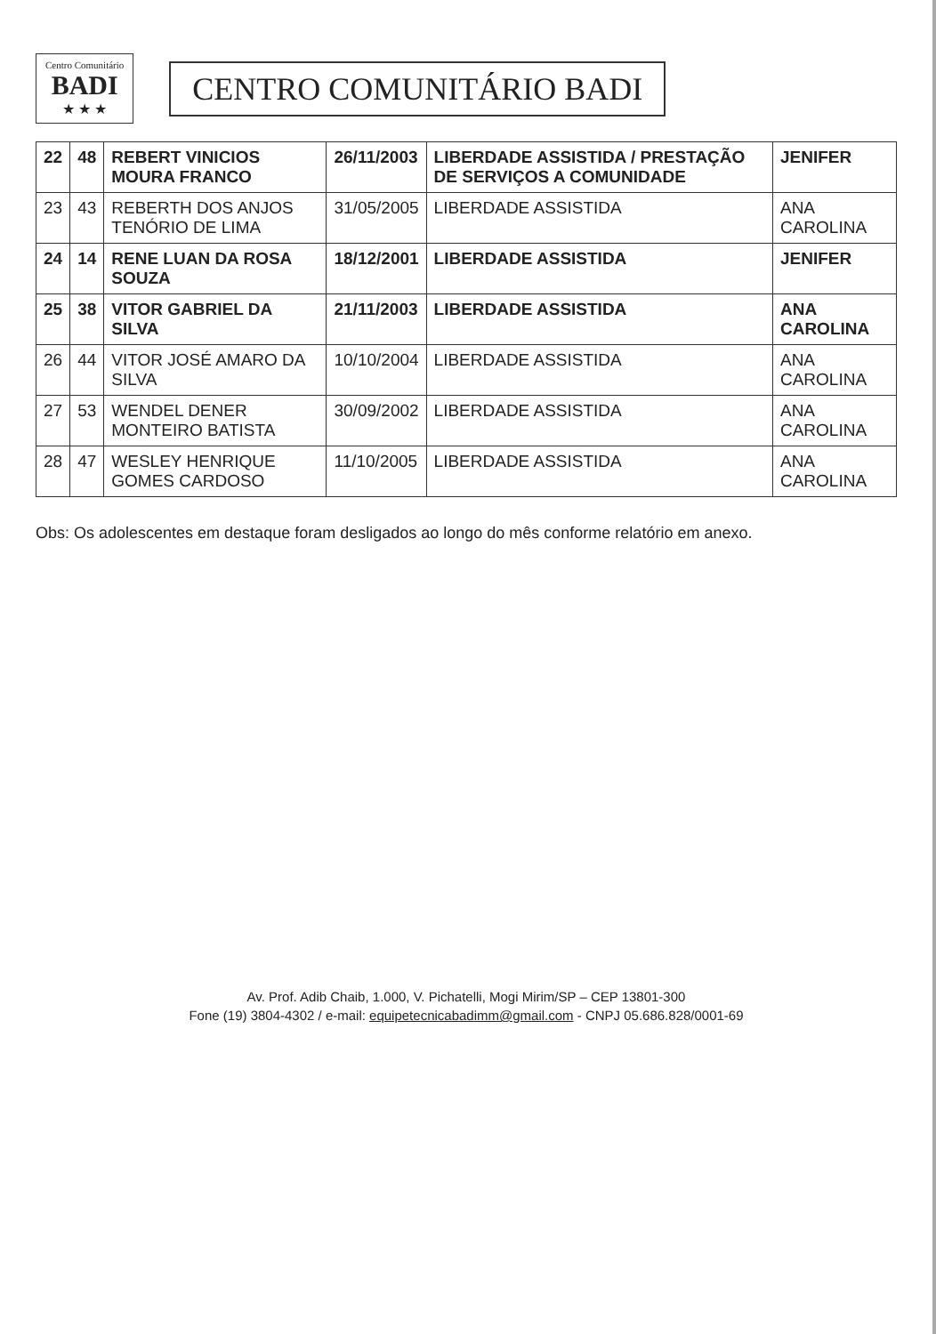Centro Comunitário
BADI
★ ★ ★
CENTRO COMUNITÁRIO BADI
| 22 | 48 | REBERT VINICIOS MOURA FRANCO | 26/11/2003 | LIBERDADE ASSISTIDA / PRESTAÇÃO DE SERVIÇOS A COMUNIDADE | JENIFER |
| 23 | 43 | REBERTH DOS ANJOS TENÓRIO DE LIMA | 31/05/2005 | LIBERDADE ASSISTIDA | ANA CAROLINA |
| 24 | 14 | RENE LUAN DA ROSA SOUZA | 18/12/2001 | LIBERDADE ASSISTIDA | JENIFER |
| 25 | 38 | VITOR GABRIEL DA SILVA | 21/11/2003 | LIBERDADE ASSISTIDA | ANA CAROLINA |
| 26 | 44 | VITOR JOSÉ AMARO DA SILVA | 10/10/2004 | LIBERDADE ASSISTIDA | ANA CAROLINA |
| 27 | 53 | WENDEL DENER MONTEIRO BATISTA | 30/09/2002 | LIBERDADE ASSISTIDA | ANA CAROLINA |
| 28 | 47 | WESLEY HENRIQUE GOMES CARDOSO | 11/10/2005 | LIBERDADE ASSISTIDA | ANA CAROLINA |
Obs: Os adolescentes em destaque foram desligados ao longo do mês conforme relatório em anexo.
Av. Prof. Adib Chaib, 1.000, V. Pichatelli, Mogi Mirim/SP – CEP 13801-300
Fone (19) 3804-4302 / e-mail: equipetecnicabadimm@gmail.com - CNPJ 05.686.828/0001-69